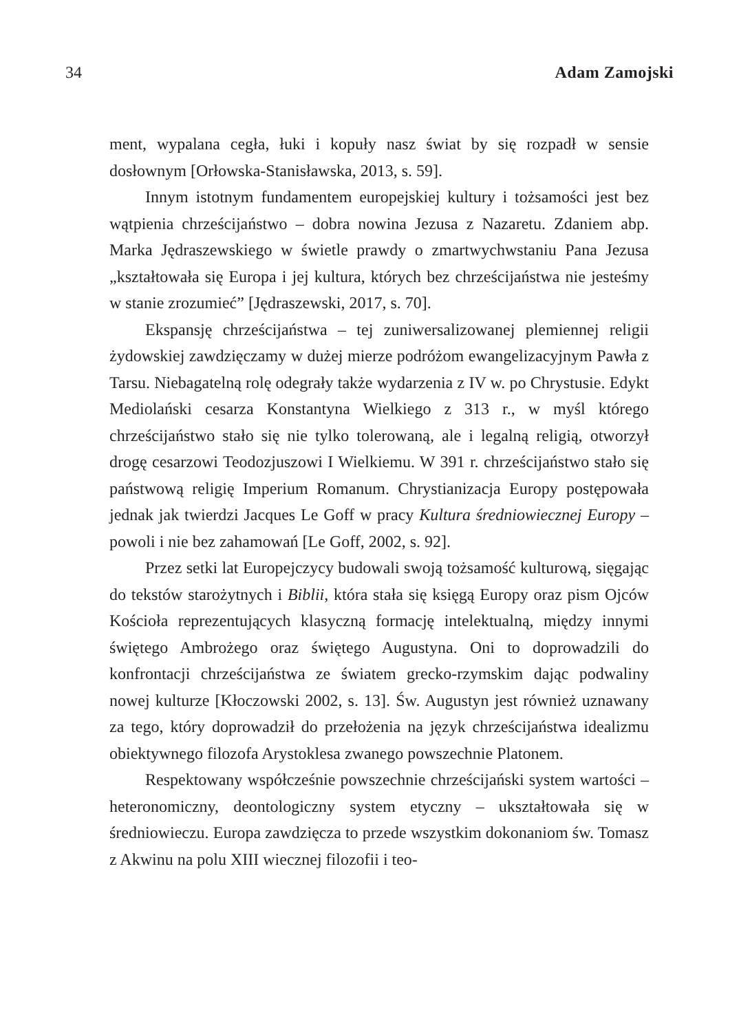34 Adam Zamojski
ment, wypalana cegła, łuki i kopuły nasz świat by się rozpadł w sensie dosłownym [Orłowska-Stanisławska, 2013, s. 59].
Innym istotnym fundamentem europejskiej kultury i tożsamości jest bez wątpienia chrześcijaństwo – dobra nowina Jezusa z Nazaretu. Zdaniem abp. Marka Jędraszewskiego w świetle prawdy o zmartwychwstaniu Pana Jezusa „kształtowała się Europa i jej kultura, których bez chrześcijaństwa nie jesteśmy w stanie zrozumieć” [Jędraszewski, 2017, s. 70].
Ekspansję chrześcijaństwa – tej zuniwersalizowanej plemiennej religii żydowskiej zawdzięczamy w dużej mierze podróżom ewangelizacyjnym Pawła z Tarsu. Niebagatelną rolę odegrały także wydarzenia z IV w. po Chrystusie. Edykt Mediolański cesarza Konstantyna Wielkiego z 313 r., w myśl którego chrześcijaństwo stało się nie tylko tolerowaną, ale i legalną religią, otworzył drogę cesarzowi Teodozjuszowi I Wielkiemu. W 391 r. chrześcijaństwo stało się państwową religię Imperium Romanum. Chrystianizacja Europy postępowała jednak jak twierdzi Jacques Le Goff w pracy Kultura średniowiecznej Europy – powoli i nie bez zahamowań [Le Goff, 2002, s. 92].
Przez setki lat Europejczycy budowali swoją tożsamość kulturową, sięgając do tekstów starożytnych i Biblii, która stała się księgą Europy oraz pism Ojców Kościoła reprezentujących klasyczną formację intelektualną, między innymi świętego Ambrożego oraz świętego Augustyna. Oni to doprowadzili do konfrontacji chrześcijaństwa ze światem grecko-rzymskim dając podwaliny nowej kulturze [Kłoczowski 2002, s. 13]. Św. Augustyn jest również uznawany za tego, który doprowadził do przełożenia na język chrześcijaństwa idealizmu obiektywnego filozofa Arystoklesa zwanego powszechnie Platonem.
Respektowany współcześnie powszechnie chrześcijański system wartości – heteronomiczny, deontologiczny system etyczny – ukształtowała się w średniowieczu. Europa zawdzięcza to przede wszystkim dokonaniom św. Tomasz z Akwinu na polu XIII wiecznej filozofii i teo-